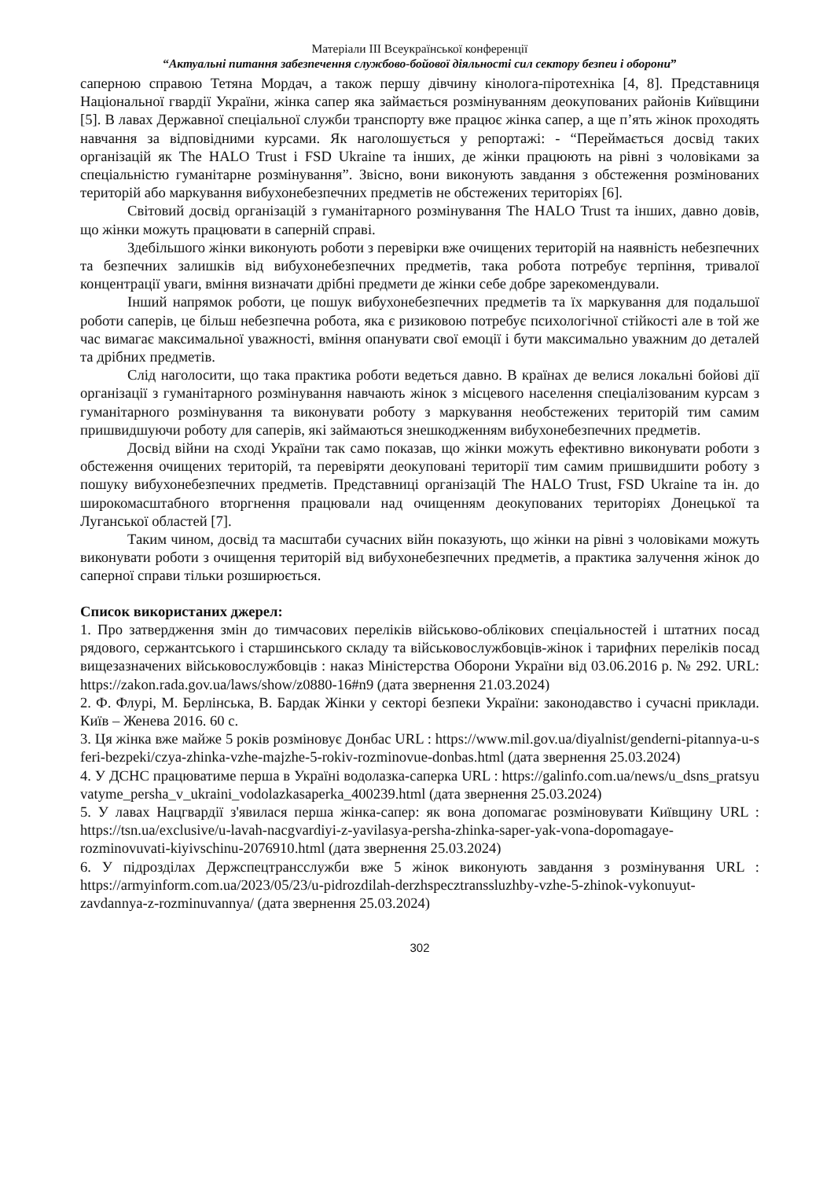Матеріали ІІІ Всеукраїнської конференції
“Актуальні питання забезпечення службово-бойової діяльності сил сектору безпеи і оборони”
саперною справою Тетяна Мордач, а також першу дівчину кінолога-піротехніка [4, 8]. Представниця Національної гвардії України, жінка сапер яка займається розмінуванням деокупованих районів Київщини [5]. В лавах Державної спеціальної служби транспорту вже працює жінка сапер, а ще п’ять жінок проходять навчання за відповідними курсами. Як наголошується у репортажі: - “Переймається досвід таких організацій як The HALO Trust і FSD Ukraine та інших, де жінки працюють на рівні з чоловіками за спеціальністю гуманітарне розмінування”. Звісно, вони виконують завдання з обстеження розмінованих територій або маркування вибухонебезпечних предметів не обстежених територіях [6].
Світовий досвід організацій з гуманітарного розмінування The HALO Trust та інших, давно довів, що жінки можуть працювати в саперній справі.
Здебільшого жінки виконують роботи з перевірки вже очищених територій на наявність небезпечних та безпечних залишків від вибухонебезпечних предметів, така робота потребує терпіння, тривалої концентрації уваги, вміння визначати дрібні предмети де жінки себе добре зарекомендували.
Інший напрямок роботи, це пошук вибухонебезпечних предметів та їх маркування для подальшої роботи саперів, це більш небезпечна робота, яка є ризиковою потребує психологічної стійкості але в той же час вимагає максимальної уважності, вміння опанувати свої емоції і бути максимально уважним до деталей та дрібних предметів.
Слід наголосити, що така практика роботи ведеться давно. В країнах де велися локальні бойові дії організації з гуманітарного розмінування навчають жінок з місцевого населення спеціалізованим курсам з гуманітарного розмінування та виконувати роботу з маркування необстежених територій тим самим пришвидшуючи роботу для саперів, які займаються знешкодженням вибухонебезпечних предметів.
Досвід війни на сході України так само показав, що жінки можуть ефективно виконувати роботи з обстеження очищених територій, та перевіряти деокуповані території тим самим пришвидшити роботу з пошуку вибухонебезпечних предметів. Представниці організацій The HALO Trust, FSD Ukraine та ін. до широкомасштабного вторгнення працювали над очищенням деокупованих територіях Донецької та Луганської областей [7].
Таким чином, досвід та масштаби сучасних війн показують, що жінки на рівні з чоловіками можуть виконувати роботи з очищення територій від вибухонебезпечних предметів, а практика залучення жінок до саперної справи тільки розширюється.
Список використаних джерел:
1. Про затвердження змін до тимчасових переліків військово-облікових спеціальностей і штатних посад рядового, сержантського і старшинського складу та військовослужбовців-жінок і тарифних переліків посад вищезазначених військовослужбовців : наказ Міністерства Оборони України від 03.06.2016 р. № 292. URL: https://zakon.rada.gov.ua/laws/show/z0880-16#n9 (дата звернення 21.03.2024)
2. Ф. Флурі, М. Берлінська, В. Бардак Жінки у секторі безпеки України: законодавство і сучасні приклади. Київ – Женева 2016. 60 с.
3. Ця жінка вже майже 5 років розміновує Донбас URL : https://www.mil.gov.ua/diyalnist/genderni-pitannya-u-sferi-bezpeki/czya-zhinka-vzhe-majzhe-5-rokiv-rozminovue-donbas.html (дата звернення 25.03.2024)
4. У ДСНС працюватиме перша в Україні водолазка-саперка URL : https://galinfo.com.ua/news/u_dsns_pratsyuvatyme_persha_v_ukraini_vodolazkasaperka_400239.html (дата звернення 25.03.2024)
5. У лавах Нацгвардії з'явилася перша жінка-сапер: як вона допомагає розміновувати Київщину URL : https://tsn.ua/exclusive/u-lavah-nacgvardiyi-z-yavilasya-persha-zhinka-saper-yak-vona-dopomagaye-rozminovuvati-kiyivschinu-2076910.html (дата звернення 25.03.2024)
6. У підрозділах Держспецтрансслужби вже 5 жінок виконують завдання з розмінування URL : https://armyinform.com.ua/2023/05/23/u-pidrozdilah-derzhspecztranssluzhby-vzhe-5-zhinok-vykonuyut-zavdannya-z-rozminuvannya/ (дата звернення 25.03.2024)
302